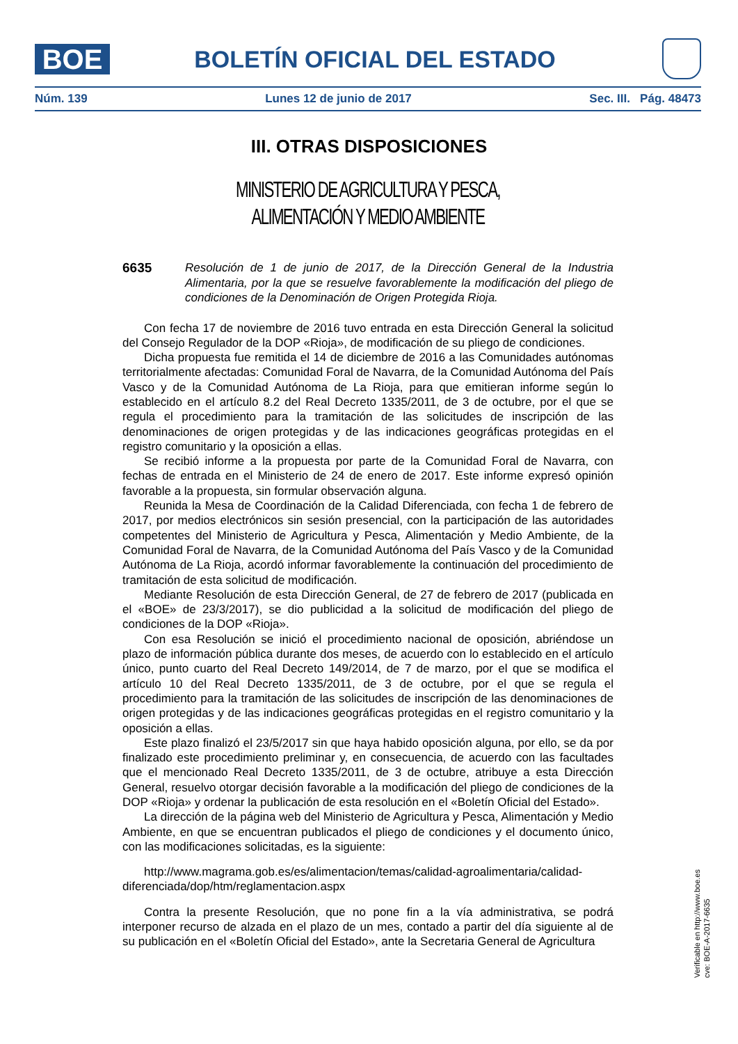BOE
BOLETÍN OFICIAL DEL ESTADO
Núm. 139 Lunes 12 de junio de 2017 Sec. III. Pág. 48473
III. OTRAS DISPOSICIONES
MINISTERIO DE AGRICULTURA Y PESCA,
ALIMENTACIÓN Y MEDIO AMBIENTE
6635
Resolución de 1 de junio de 2017, de la Dirección General de la Industria Alimentaria, por la que se resuelve favorablemente la modificación del pliego de condiciones de la Denominación de Origen Protegida Rioja.
Con fecha 17 de noviembre de 2016 tuvo entrada en esta Dirección General la solicitud del Consejo Regulador de la DOP «Rioja», de modificación de su pliego de condiciones.
Dicha propuesta fue remitida el 14 de diciembre de 2016 a las Comunidades autónomas territorialmente afectadas: Comunidad Foral de Navarra, de la Comunidad Autónoma del País Vasco y de la Comunidad Autónoma de La Rioja, para que emitieran informe según lo establecido en el artículo 8.2 del Real Decreto 1335/2011, de 3 de octubre, por el que se regula el procedimiento para la tramitación de las solicitudes de inscripción de las denominaciones de origen protegidas y de las indicaciones geográficas protegidas en el registro comunitario y la oposición a ellas.
Se recibió informe a la propuesta por parte de la Comunidad Foral de Navarra, con fechas de entrada en el Ministerio de 24 de enero de 2017. Este informe expresó opinión favorable a la propuesta, sin formular observación alguna.
Reunida la Mesa de Coordinación de la Calidad Diferenciada, con fecha 1 de febrero de 2017, por medios electrónicos sin sesión presencial, con la participación de las autoridades competentes del Ministerio de Agricultura y Pesca, Alimentación y Medio Ambiente, de la Comunidad Foral de Navarra, de la Comunidad Autónoma del País Vasco y de la Comunidad Autónoma de La Rioja, acordó informar favorablemente la continuación del procedimiento de tramitación de esta solicitud de modificación.
Mediante Resolución de esta Dirección General, de 27 de febrero de 2017 (publicada en el «BOE» de 23/3/2017), se dio publicidad a la solicitud de modificación del pliego de condiciones de la DOP «Rioja».
Con esa Resolución se inició el procedimiento nacional de oposición, abriéndose un plazo de información pública durante dos meses, de acuerdo con lo establecido en el artículo único, punto cuarto del Real Decreto 149/2014, de 7 de marzo, por el que se modifica el artículo 10 del Real Decreto 1335/2011, de 3 de octubre, por el que se regula el procedimiento para la tramitación de las solicitudes de inscripción de las denominaciones de origen protegidas y de las indicaciones geográficas protegidas en el registro comunitario y la oposición a ellas.
Este plazo finalizó el 23/5/2017 sin que haya habido oposición alguna, por ello, se da por finalizado este procedimiento preliminar y, en consecuencia, de acuerdo con las facultades que el mencionado Real Decreto 1335/2011, de 3 de octubre, atribuye a esta Dirección General, resuelvo otorgar decisión favorable a la modificación del pliego de condiciones de la DOP «Rioja» y ordenar la publicación de esta resolución en el «Boletín Oficial del Estado».
La dirección de la página web del Ministerio de Agricultura y Pesca, Alimentación y Medio Ambiente, en que se encuentran publicados el pliego de condiciones y el documento único, con las modificaciones solicitadas, es la siguiente:
http://www.magrama.gob.es/es/alimentacion/temas/calidad-agroalimentaria/calidad-diferenciada/dop/htm/reglamentacion.aspx
Contra la presente Resolución, que no pone fin a la vía administrativa, se podrá interponer recurso de alzada en el plazo de un mes, contado a partir del día siguiente al de su publicación en el «Boletín Oficial del Estado», ante la Secretaria General de Agricultura
Verificable en http://www.boe.es
cve: BOE-A-2017-6635